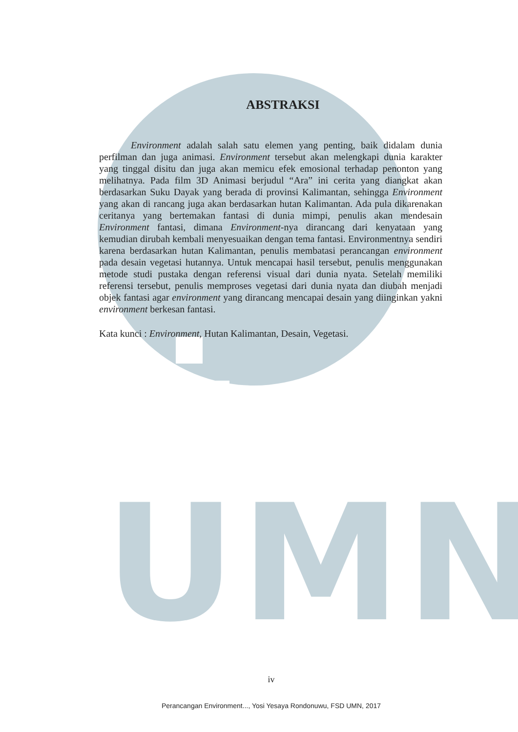UMN
ABSTRAKSI
Environment adalah salah satu elemen yang penting, baik didalam dunia perfilman dan juga animasi. Environment tersebut akan melengkapi dunia karakter yang tinggal disitu dan juga akan memicu efek emosional terhadap penonton yang melihatnya. Pada film 3D Animasi berjudul “Ara” ini cerita yang diangkat akan berdasarkan Suku Dayak yang berada di provinsi Kalimantan, sehingga Environment yang akan di rancang juga akan berdasarkan hutan Kalimantan. Ada pula dikarenakan ceritanya yang bertemakan fantasi di dunia mimpi, penulis akan mendesain Environment fantasi, dimana Environment-nya dirancang dari kenyataan yang kemudian dirubah kembali menyesuaikan dengan tema fantasi. Environmentnya sendiri karena berdasarkan hutan Kalimantan, penulis membatasi perancangan environment pada desain vegetasi hutannya. Untuk mencapai hasil tersebut, penulis menggunakan metode studi pustaka dengan referensi visual dari dunia nyata. Setelah memiliki referensi tersebut, penulis memproses vegetasi dari dunia nyata dan diubah menjadi objek fantasi agar environment yang dirancang mencapai desain yang diinginkan yakni environment berkesan fantasi.
Kata kunci : Environment, Hutan Kalimantan, Desain, Vegetasi.
iv
Perancangan Environment..., Yosi Yesaya Rondonuwu, FSD UMN, 2017